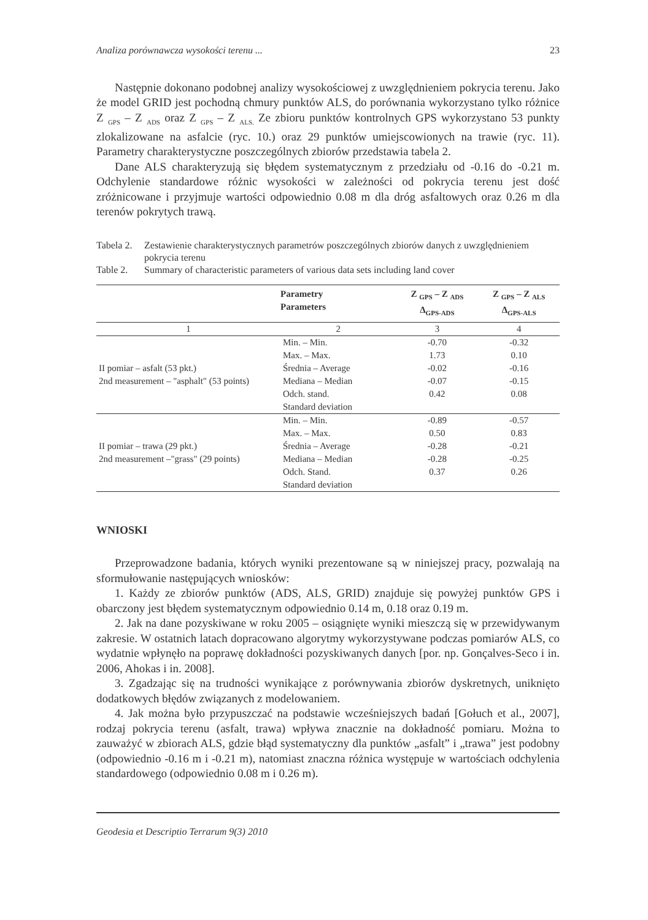Analiza porównawcza wysokości terenu ... 23
Następnie dokonano podobnej analizy wysokościowej z uwzględnieniem pokrycia terenu. Jako że model GRID jest pochodną chmury punktów ALS, do porównania wykorzystano tylko różnice Z <sub>GPS</sub> – Z <sub>ADS</sub> oraz Z <sub>GPS</sub> – Z <sub>ALS.</sub> Ze zbioru punktów kontrolnych GPS wykorzystano 53 punkty zlokalizowane na asfalcie (ryc. 10.) oraz 29 punktów umiejscowionych na trawie (ryc. 11). Parametry charakterystyczne poszczególnych zbiorów przedstawia tabela 2.
Dane ALS charakteryzują się błędem systematycznym z przedziału od -0.16 do -0.21 m. Odchylenie standardowe różnic wysokości w zależności od pokrycia terenu jest dość zróżnicowane i przyjmuje wartości odpowiednio 0.08 m dla dróg asfaltowych oraz 0.26 m dla terenów pokrytych trawą.
Tabela 2. Zestawienie charakterystycznych parametrów poszczególnych zbiorów danych z uwzględnieniem pokrycia terenu
Table 2. Summary of characteristic parameters of various data sets including land cover
| | Parametry Parameters | Z <sub>GPS</sub> – Z <sub>ADS</sub> Δ<sub>GPS-ADS</sub> | Z <sub>GPS</sub> – Z <sub>ALS</sub> Δ<sub>GPS-ALS</sub> |
| --- | --- | --- | --- |
| 1 | 2 | 3 | 4 |
| II pomiar – asfalt (53 pkt.) 2nd measurement – "asphalt" (53 points) | Min. – Min. | -0.70 | -0.32 |
| | Max. – Max. | 1.73 | 0.10 |
| | Średnia – Average | -0.02 | -0.16 |
| | Mediana – Median | -0.07 | -0.15 |
| | Odch. stand. | 0.42 | 0.08 |
| | Standard deviation | | |
| II pomiar – trawa (29 pkt.) 2nd measurement –"grass" (29 points) | Min. – Min. | -0.89 | -0.57 |
| | Max. – Max. | 0.50 | 0.83 |
| | Średnia – Average | -0.28 | -0.21 |
| | Mediana – Median | -0.28 | -0.25 |
| | Odch. Stand. | 0.37 | 0.26 |
| | Standard deviation | | |
WNIOSKI
Przeprowadzone badania, których wyniki prezentowane są w niniejszej pracy, pozwalają na sformułowanie następujących wniosków:
1. Każdy ze zbiorów punktów (ADS, ALS, GRID) znajduje się powyżej punktów GPS i obarczony jest błędem systematycznym odpowiednio 0.14 m, 0.18 oraz 0.19 m.
2. Jak na dane pozyskiwane w roku 2005 – osiągnięte wyniki mieszczą się w przewidywanym zakresie. W ostatnich latach dopracowano algorytmy wykorzystywane podczas pomiarów ALS, co wydatnie wpłynęło na poprawę dokładności pozyskiwanych danych [por. np. Gonçalves-Seco i in. 2006, Ahokas i in. 2008].
3. Zgadzając się na trudności wynikające z porównywania zbiorów dyskretnych, uniknięto dodatkowych błędów związanych z modelowaniem.
4. Jak można było przypuszczać na podstawie wcześniejszych badań [Gołuch et al., 2007], rodzaj pokrycia terenu (asfalt, trawa) wpływa znacznie na dokładność pomiaru. Można to zauważyć w zbiorach ALS, gdzie błąd systematyczny dla punktów „asfalt” i „trawa” jest podobny (odpowiednio -0.16 m i -0.21 m), natomiast znaczna różnica występuje w wartościach odchylenia standardowego (odpowiednio 0.08 m i 0.26 m).
Geodesia et Descriptio Terrarum 9(3) 2010